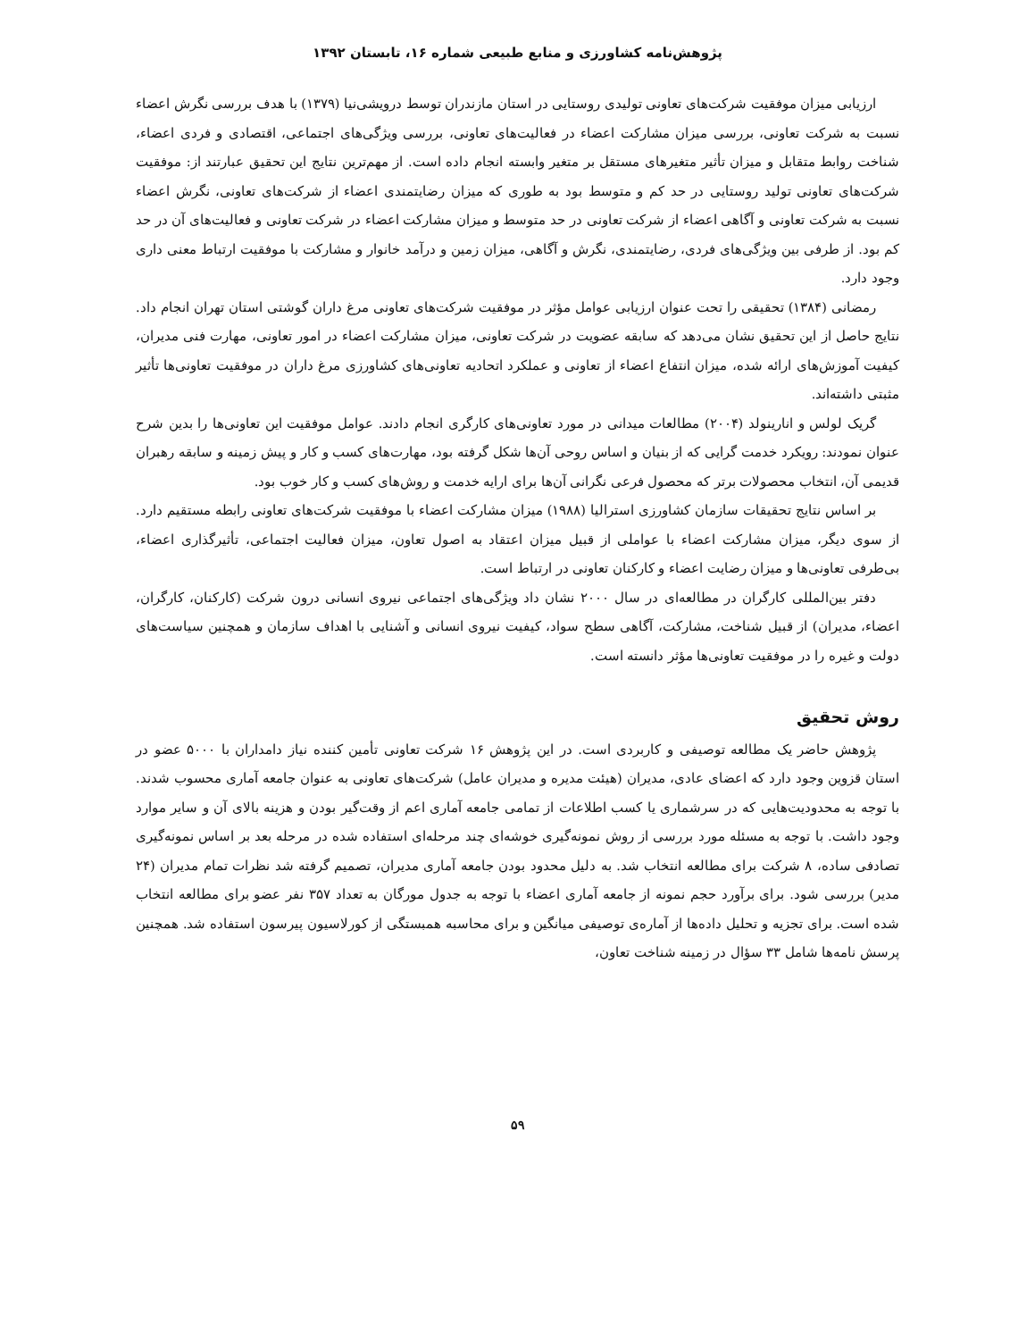پژوهش‌نامه کشاورزی و منابع طبیعی شماره ۱۶، تابستان ۱۳۹۲
ارزیابی میزان موفقیت شرکت‌های تعاونی تولیدی روستایی در استان مازندران توسط درویشی‌نیا (۱۳۷۹) با هدف بررسی نگرش اعضاء نسبت به شرکت تعاونی، بررسی میزان مشارکت اعضاء در فعالیت‌های تعاونی، بررسی ویژگی‌های اجتماعی، اقتصادی و فردی اعضاء، شناخت روابط متقابل و میزان تأثیر متغیرهای مستقل بر متغیر وابسته انجام داده است. از مهم‌ترین نتایج این تحقیق عبارتند از: موفقیت شرکت‌های تعاونی تولید روستایی در حد کم و متوسط بود به طوری که میزان رضایتمندی اعضاء از شرکت‌های تعاونی، نگرش اعضاء نسبت به شرکت تعاونی و آگاهی اعضاء از شرکت تعاونی در حد متوسط و میزان مشارکت اعضاء در شرکت تعاونی و فعالیت‌های آن در حد کم بود. از طرفی بین ویژگی‌های فردی، رضایتمندی، نگرش و آگاهی، میزان زمین و درآمد خانوار و مشارکت با موفقیت ارتباط معنی داری وجود دارد.
رمضانی (۱۳۸۴) تحقیقی را تحت عنوان ارزیابی عوامل مؤثر در موفقیت شرکت‌های تعاونی مرغ داران گوشتی استان تهران انجام داد. نتایج حاصل از این تحقیق نشان می‌دهد که سابقه عضویت در شرکت تعاونی، میزان مشارکت اعضاء در امور تعاونی، مهارت فنی مدیران، کیفیت آموزش‌های ارائه شده، میزان انتفاع اعضاء از تعاونی و عملکرد اتحادیه تعاونی‌های کشاورزی مرغ داران در موفقیت تعاونی‌ها تأثیر مثبتی داشته‌اند.
گریک لولس و انارینولد (۲۰۰۴) مطالعات میدانی در مورد تعاونی‌های کارگری انجام دادند. عوامل موفقیت این تعاونی‌ها را بدین شرح عنوان نمودند: رویکرد خدمت گرایی که از بنیان و اساس روحی آن‌ها شکل گرفته بود، مهارت‌های کسب و کار و پیش زمینه و سابقه رهبران قدیمی آن، انتخاب محصولات برتر که محصول فرعی نگرانی آن‌ها برای ارایه خدمت و روش‌های کسب و کار خوب بود.
بر اساس نتایج تحقیقات سازمان کشاورزی استرالیا (۱۹۸۸) میزان مشارکت اعضاء با موفقیت شرکت‌های تعاونی رابطه مستقیم دارد. از سوی دیگر، میزان مشارکت اعضاء با عواملی از قبیل میزان اعتقاد به اصول تعاون، میزان فعالیت اجتماعی، تأثیرگذاری اعضاء، بی‌طرفی تعاونی‌ها و میزان رضایت اعضاء و کارکنان تعاونی در ارتباط است.
دفتر بین‌المللی کارگران در مطالعه‌ای در سال ۲۰۰۰ نشان داد ویژگی‌های اجتماعی نیروی انسانی درون شرکت (کارکنان، کارگران، اعضاء، مدیران) از قبیل شناخت، مشارکت، آگاهی سطح سواد، کیفیت نیروی انسانی و آشنایی با اهداف سازمان و همچنین سیاست‌های دولت و غیره را در موفقیت تعاونی‌ها مؤثر دانسته است.
روش تحقیق
پژوهش حاضر یک مطالعه توصیفی و کاربردی است. در این پژوهش ۱۶ شرکت تعاونی تأمین کننده نیاز دامداران با ۵۰۰۰ عضو در استان قزوین وجود دارد که اعضای عادی، مدیران (هیئت مدیره و مدیران عامل) شرکت‌های تعاونی به عنوان جامعه آماری محسوب شدند. با توجه به محدودیت‌هایی که در سرشماری یا کسب اطلاعات از تمامی جامعه آماری اعم از وقت‌گیر بودن و هزینه بالای آن و سایر موارد وجود داشت. با توجه به مسئله مورد بررسی از روش نمونه‌گیری خوشه‌ای چند مرحله‌ای استفاده شده در مرحله بعد بر اساس نمونه‌گیری تصادفی ساده، ۸ شرکت برای مطالعه انتخاب شد. به دلیل محدود بودن جامعه آماری مدیران، تصمیم گرفته شد نظرات تمام مدیران (۲۴ مدیر) بررسی شود. برای برآورد حجم نمونه از جامعه آماری اعضاء با توجه به جدول مورگان به تعداد ۳۵۷ نفر عضو برای مطالعه انتخاب شده است. برای تجزیه و تحلیل داده‌ها از آماره‌ی توصیفی میانگین و برای محاسبه همبستگی از کورلاسیون پیرسون استفاده شد. همچنین پرسش نامه‌ها شامل ۳۳ سؤال در زمینه شناخت تعاون،
۵۹